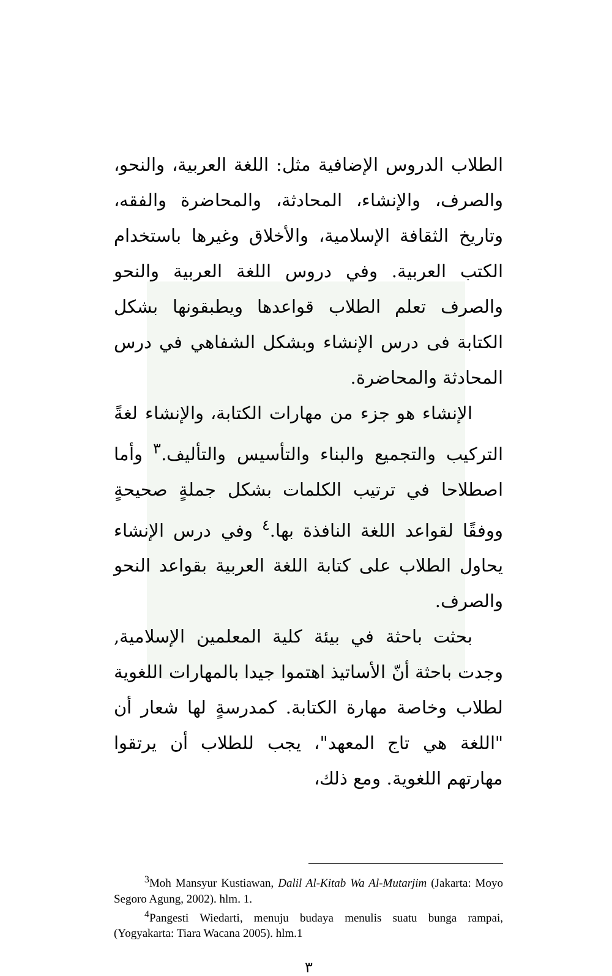الطلاب الدروس الإضافية مثل: اللغة العربية، والنحو، والصرف، والإنشاء، المحادثة، والمحاضرة والفقه، وتاريخ الثقافة الإسلامية، والأخلاق وغيرها باستخدام الكتب العربية. وفي دروس اللغة العربية والنحو والصرف تعلم الطلاب قواعدها ويطبقونها بشكل الكتابة فى درس الإنشاء وبشكل الشفاهي في درس المحادثة والمحاضرة.
الإنشاء هو جزء من مهارات الكتابة، والإنشاء لغةً التركيب والتجميع والبناء والتأسيس والتأليف.<sup>٣</sup> وأما اصطلاحا في ترتيب الكلمات بشكل جملةٍ صحيحةٍ ووفقًا لقواعد اللغة النافذة بها.<sup>٤</sup> وفي درس الإنشاء يحاول الطلاب على كتابة اللغة العربية بقواعد النحو والصرف.
بحثت باحثة في بيئة كلية المعلمين الإسلامية, وجدت باحثة أنّ الأساتيذ اهتموا جيدا بالمهارات اللغوية لطلاب وخاصة مهارة الكتابة. كمدرسةٍ لها شعار أن "اللغة هي تاج المعهد"، يجب للطلاب أن يرتقوا مهارتهم اللغوية. ومع ذلك،
<sup>3</sup> Moh Mansyur Kustiawan, Dalil Al-Kitab Wa Al-Mutarjim (Jakarta: Moyo Segoro Agung, 2002). hlm. 1.
<sup>4</sup> Pangesti Wiedarti, menuju budaya menulis suatu bunga rampai, (Yogyakarta: Tiara Wacana 2005). hlm.1
٣